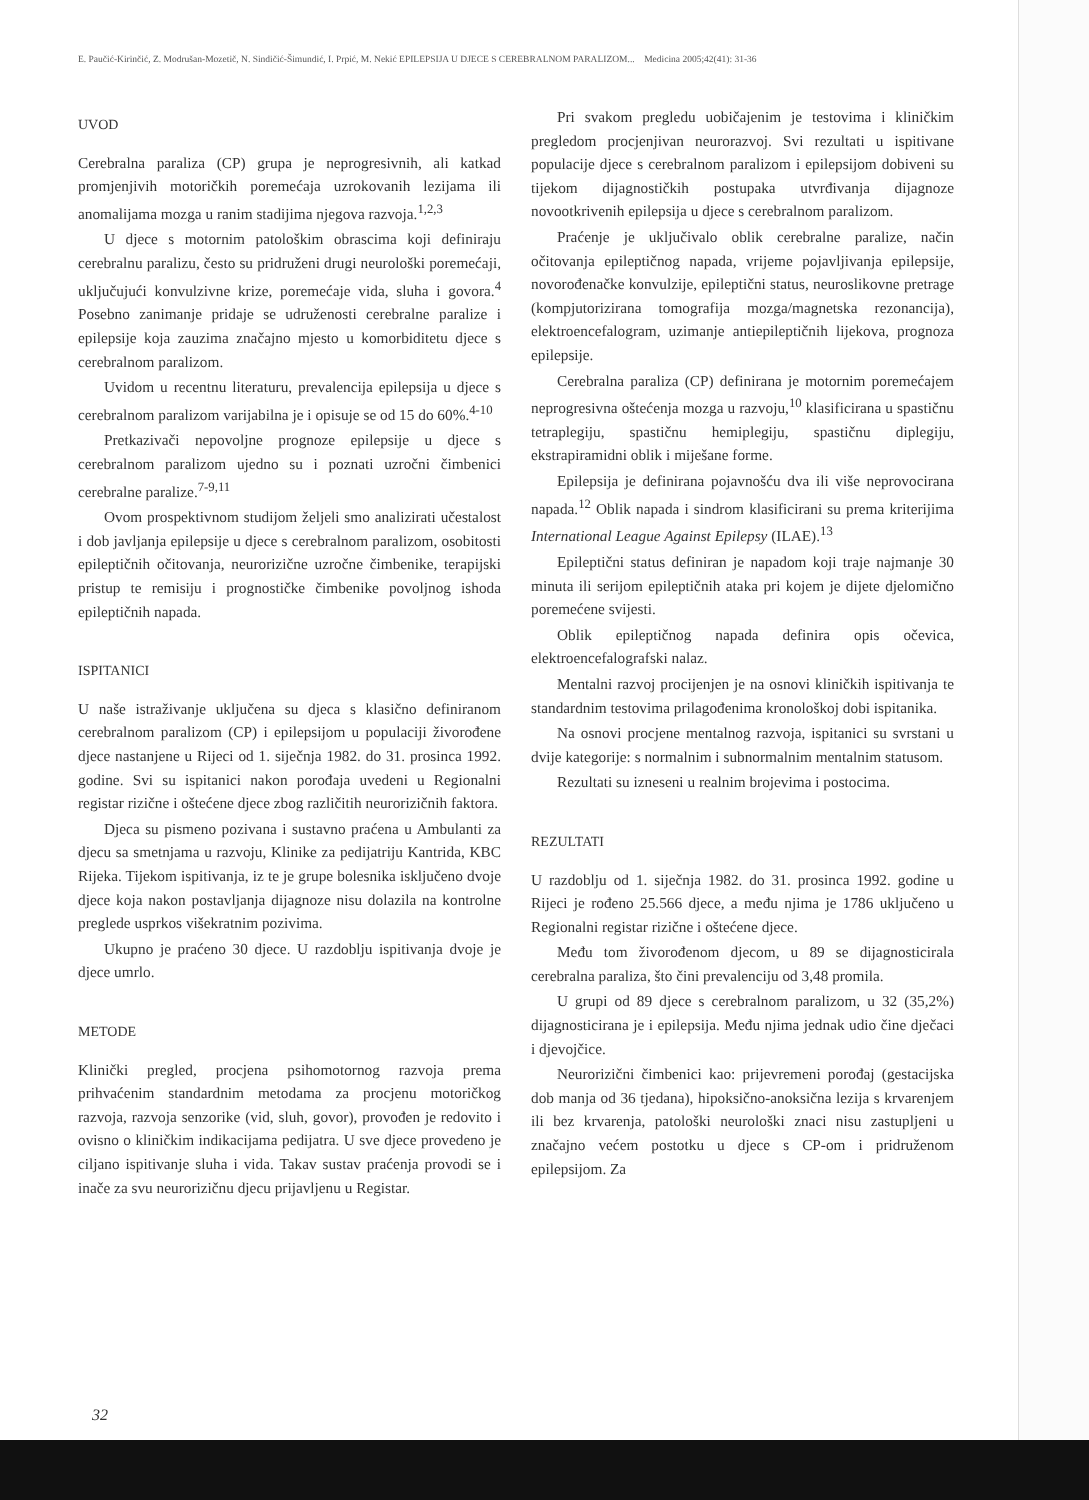E. Paučić-Kirinčić, Z. Modrušan-Mozetič, N. Sindičić-Šimundić, I. Prpić, M. Nekić EPILEPSIJA U DJECE S CEREBRALNOM PARALIZOM... Medicina 2005;42(41): 31-36
UVOD
Cerebralna paraliza (CP) grupa je neprogresivnih, ali katkad promjenjivih motoričkih poremećaja uzrokovanih lezijama ili anomalijama mozga u ranim stadijima njegova razvoja.<sup>1,2,3</sup>
U djece s motornim patološkim obrascima koji definiraju cerebralnu paralizu, često su pridruženi drugi neurološki poremećaji, uključujući konvulzivne krize, poremećaje vida, sluha i govora.<sup>4</sup> Posebno zanimanje pridaje se udruženosti cerebralne paralize i epilepsije koja zauzima značajno mjesto u komorbiditetu djece s cerebralnom paralizom.
Uvidom u recentnu literaturu, prevalencija epilepsija u djece s cerebralnom paralizom varijabilna je i opisuje se od 15 do 60%.<sup>4-10</sup>
Pretkazivači nepovoljne prognoze epilepsije u djece s cerebralnom paralizom ujedno su i poznati uzročni čimbenici cerebralne paralize.<sup>7-9,11</sup>
Ovom prospektivnom studijom željeli smo analizirati učestalost i dob javljanja epilepsije u djece s cerebralnom paralizom, osobitosti epileptičnih očitovanja, neurorizične uzročne čimbenike, terapijski pristup te remisiju i prognostičke čimbenike povoljnog ishoda epileptičnih napada.
ISPITANICI
U naše istraživanje uključena su djeca s klasično definiranom cerebralnom paralizom (CP) i epilepsijom u populaciji živorođene djece nastanjene u Rijeci od 1. siječnja 1982. do 31. prosinca 1992. godine. Svi su ispitanici nakon porođaja uvedeni u Regionalni registar rizične i oštećene djece zbog različitih neurorizičnih faktora.
Djeca su pismeno pozivana i sustavno praćena u Ambulanti za djecu sa smetnjama u razvoju, Klinike za pedijatriju Kantrida, KBC Rijeka. Tijekom ispitivanja, iz te je grupe bolesnika isključeno dvoje djece koja nakon postavljanja dijagnoze nisu dolazila na kontrolne preglede usprkos višekratnim pozivima.
Ukupno je praćeno 30 djece. U razdoblju ispitivanja dvoje je djece umrlo.
METODE
Klinički pregled, procjena psihomotornog razvoja prema prihvaćenim standardnim metodama za procjenu motoričkog razvoja, razvoja senzorike (vid, sluh, govor), provođen je redovito i ovisno o kliničkim indikacijama pedijatra. U sve djece provedeno je ciljano ispitivanje sluha i vida. Takav sustav praćenja provodi se i inače za svu neurorizičnu djecu prijavljenu u Registar.
Pri svakom pregledu uobičajenim je testovima i kliničkim pregledom procjenjivan neurorazvoj. Svi rezultati u ispitivane populacije djece s cerebralnom paralizom i epilepsijom dobiveni su tijekom dijagnostičkih postupaka utvrđivanja dijagnoze novootkrivenih epilepsija u djece s cerebralnom paralizom.
Praćenje je uključivalo oblik cerebralne paralize, način očitovanja epileptičnog napada, vrijeme pojavljivanja epilepsije, novorođenačke konvulzije, epileptični status, neuroslikovne pretrage (kompjutorizirana tomografija mozga/magnetska rezonancija), elektroencefalogram, uzimanje antiepileptičnih lijekova, prognoza epilepsije.
Cerebralna paraliza (CP) definirana je motornim poremećajem neprogresivna oštećenja mozga u razvoju,<sup>10</sup> klasificirana u spastičnu tetraplegiju, spastičnu hemiplegiju, spastičnu diplegiju, ekstrapiramidni oblik i miješane forme.
Epilepsija je definirana pojavnošću dva ili više neprovocirana napada.<sup>12</sup> Oblik napada i sindrom klasificirani su prema kriterijima International League Against Epilepsy (ILAE).<sup>13</sup>
Epileptični status definiran je napadom koji traje najmanje 30 minuta ili serijom epileptičnih ataka pri kojem je dijete djelomično poremećene svijesti.
Oblik epileptičnog napada definira opis očevica, elektroencefalografski nalaz.
Mentalni razvoj procijenjen je na osnovi kliničkih ispitivanja te standardnim testovima prilagođenima kronološkoj dobi ispitanika.
Na osnovi procjene mentalnog razvoja, ispitanici su svrstani u dvije kategorije: s normalnim i subnormalnim mentalnim statusom.
Rezultati su izneseni u realnim brojevima i postocima.
REZULTATI
U razdoblju od 1. siječnja 1982. do 31. prosinca 1992. godine u Rijeci je rođeno 25.566 djece, a među njima je 1786 uključeno u Regionalni registar rizične i oštećene djece.
Među tom živorođenom djecom, u 89 se dijagnosticirala cerebralna paraliza, što čini prevalenciju od 3,48 promila.
U grupi od 89 djece s cerebralnom paralizom, u 32 (35,2%) dijagnosticirana je i epilepsija. Među njima jednak udio čine dječaci i djevojčice.
Neurorizični čimbenici kao: prijevremeni porođaj (gestacijska dob manja od 36 tjedana), hipoksično-anoksična lezija s krvarenjem ili bez krvarenja, patološki neurološki znaci nisu zastupljeni u značajno većem postotku u djece s CP-om i pridruženom epilepsijom. Za
32